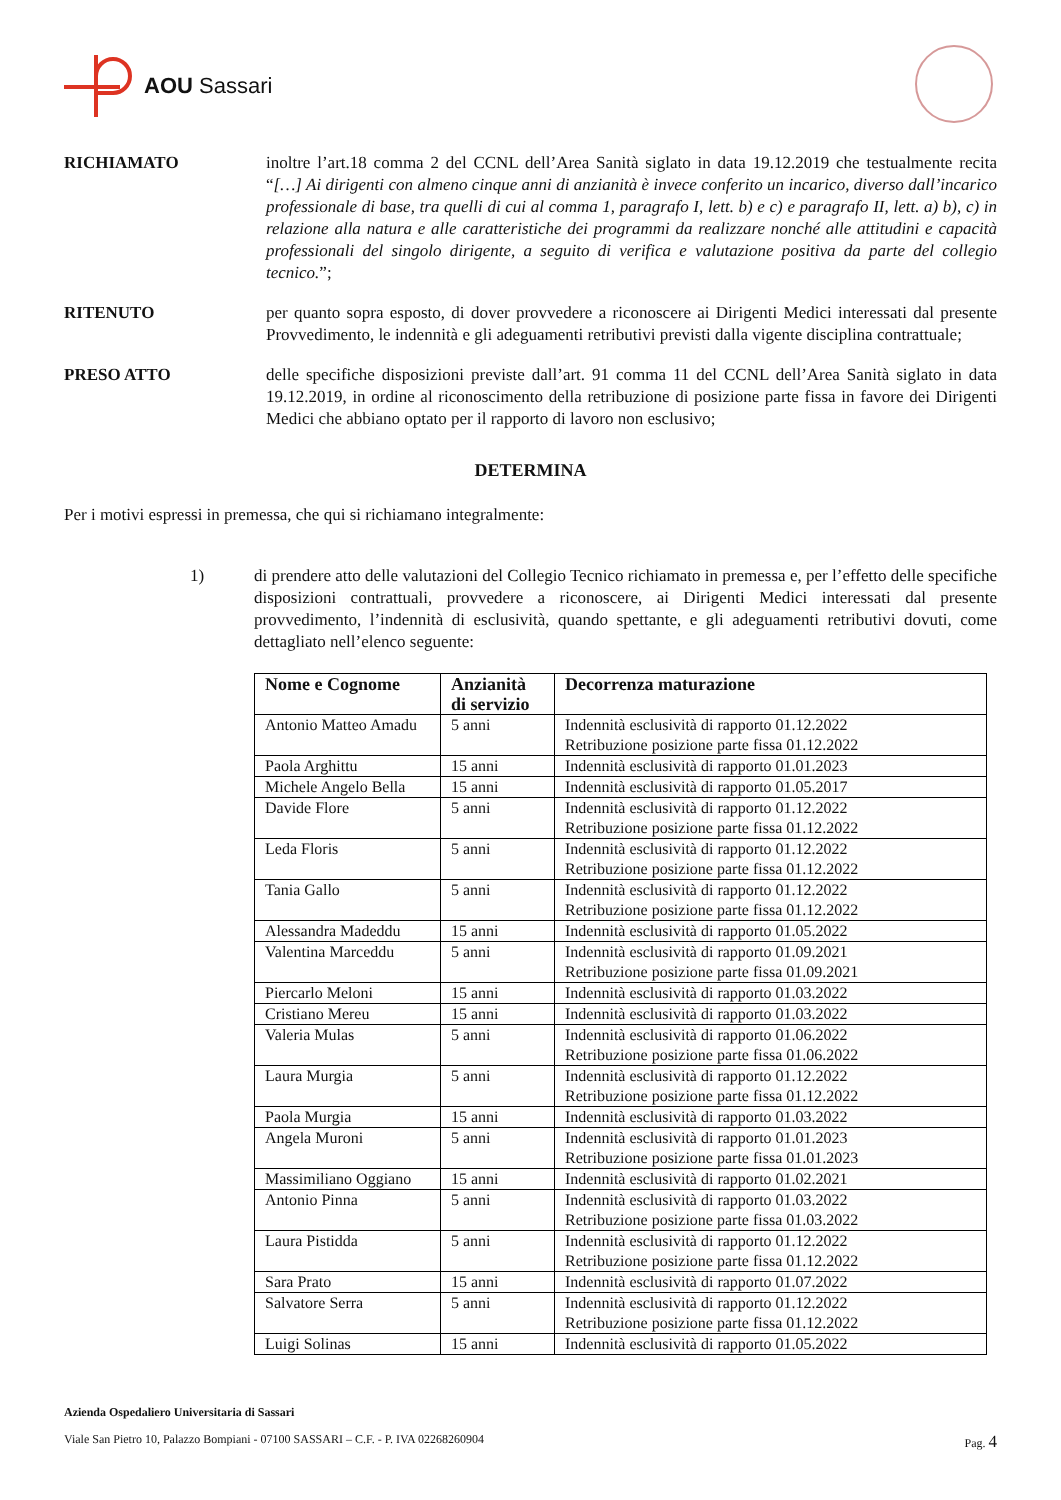AOU Sassari
RICHIAMATO inoltre l’art.18 comma 2 del CCNL dell’Area Sanità siglato in data 19.12.2019 che testualmente recita “[…] Ai dirigenti con almeno cinque anni di anzianità è invece conferito un incarico, diverso dall’incarico professionale di base, tra quelli di cui al comma 1, paragrafo I, lett. b) e c) e paragrafo II, lett. a) b), c) in relazione alla natura e alle caratteristiche dei programmi da realizzare nonché alle attitudini e capacità professionali del singolo dirigente, a seguito di verifica e valutazione positiva da parte del collegio tecnico.”;
RITENUTO per quanto sopra esposto, di dover provvedere a riconoscere ai Dirigenti Medici interessati dal presente Provvedimento, le indennità e gli adeguamenti retributivi previsti dalla vigente disciplina contrattuale;
PRESO ATTO delle specifiche disposizioni previste dall’art. 91 comma 11 del CCNL dell’Area Sanità siglato in data 19.12.2019, in ordine al riconoscimento della retribuzione di posizione parte fissa in favore dei Dirigenti Medici che abbiano optato per il rapporto di lavoro non esclusivo;
DETERMINA
Per i motivi espressi in premessa, che qui si richiamano integralmente:
1) di prendere atto delle valutazioni del Collegio Tecnico richiamato in premessa e, per l’effetto delle specifiche disposizioni contrattuali, provvedere a riconoscere, ai Dirigenti Medici interessati dal presente provvedimento, l’indennità di esclusività, quando spettante, e gli adeguamenti retributivi dovuti, come dettagliato nell’elenco seguente:
| Nome e Cognome | Anzianità di servizio | Decorrenza maturazione |
| --- | --- | --- |
| Antonio Matteo Amadu | 5 anni | Indennità esclusività di rapporto 01.12.2022 Retribuzione posizione parte fissa 01.12.2022 |
| Paola Arghittu | 15 anni | Indennità esclusività di rapporto 01.01.2023 |
| Michele Angelo Bella | 15 anni | Indennità esclusività di rapporto 01.05.2017 |
| Davide Flore | 5 anni | Indennità esclusività di rapporto 01.12.2022 Retribuzione posizione parte fissa 01.12.2022 |
| Leda Floris | 5 anni | Indennità esclusività di rapporto 01.12.2022 Retribuzione posizione parte fissa 01.12.2022 |
| Tania Gallo | 5 anni | Indennità esclusività di rapporto 01.12.2022 Retribuzione posizione parte fissa 01.12.2022 |
| Alessandra Madeddu | 15 anni | Indennità esclusività di rapporto 01.05.2022 |
| Valentina Marceddu | 5 anni | Indennità esclusività di rapporto 01.09.2021 Retribuzione posizione parte fissa 01.09.2021 |
| Piercarlo Meloni | 15 anni | Indennità esclusività di rapporto 01.03.2022 |
| Cristiano Mereu | 15 anni | Indennità esclusività di rapporto 01.03.2022 |
| Valeria Mulas | 5 anni | Indennità esclusività di rapporto 01.06.2022 Retribuzione posizione parte fissa 01.06.2022 |
| Laura Murgia | 5 anni | Indennità esclusività di rapporto 01.12.2022 Retribuzione posizione parte fissa 01.12.2022 |
| Paola Murgia | 15 anni | Indennità esclusività di rapporto 01.03.2022 |
| Angela Muroni | 5 anni | Indennità esclusività di rapporto 01.01.2023 Retribuzione posizione parte fissa 01.01.2023 |
| Massimiliano Oggiano | 15 anni | Indennità esclusività di rapporto 01.02.2021 |
| Antonio Pinna | 5 anni | Indennità esclusività di rapporto 01.03.2022 Retribuzione posizione parte fissa 01.03.2022 |
| Laura Pistidda | 5 anni | Indennità esclusività di rapporto 01.12.2022 Retribuzione posizione parte fissa 01.12.2022 |
| Sara Prato | 15 anni | Indennità esclusività di rapporto 01.07.2022 |
| Salvatore Serra | 5 anni | Indennità esclusività di rapporto 01.12.2022 Retribuzione posizione parte fissa 01.12.2022 |
| Luigi Solinas | 15 anni | Indennità esclusività di rapporto 01.05.2022 |
Azienda Ospedaliero Universitaria di Sassari
Viale San Pietro 10, Palazzo Bompiani - 07100 SASSARI – C.F. - P. IVA 02268260904 Pag. 4